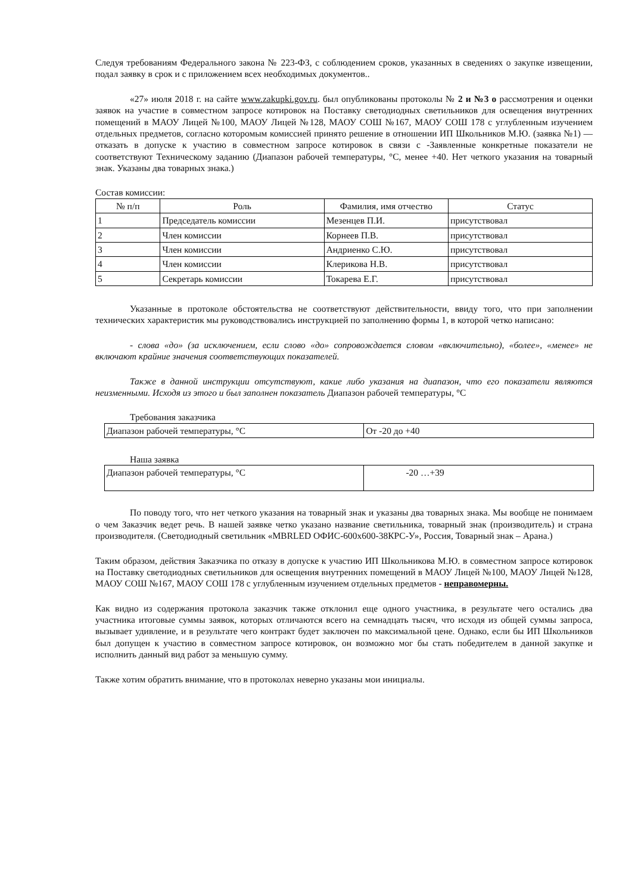Следуя требованиям Федерального закона № 223-ФЗ, с соблюдением сроков, указанных в сведениях о закупке извещении, подал заявку в срок и с приложением всех необходимых документов..
«27» июля 2018 г. на сайте www.zakupki.gov.ru. был опубликованы протоколы № 2 и №3 о рассмотрения и оценки заявок на участие в совместном запросе котировок на Поставку светодиодных светильников для освещения внутренних помещений в МАОУ Лицей №100, МАОУ Лицей №128, МАОУ СОШ №167, МАОУ СОШ 178 с углубленным изучением отдельных предметов, согласно которомым комиссией принято решение в отношении ИП Школьников М.Ю. (заявка №1) — отказать в допуске к участию в совместном запросе котировок в связи с -Заявленные конкретные показатели не соответствуют Техническому заданию (Диапазон рабочей температуры, °С, менее +40. Нет четкого указания на товарный знак. Указаны два товарных знака.)
Состав комиссии:
| № п/п | Роль | Фамилия, имя отчество | Статус |
| --- | --- | --- | --- |
| 1 | Председатель комиссии | Мезенцев П.И. | присутствовал |
| 2 | Член комиссии | Корнеев П.В. | присутствовал |
| 3 | Член комиссии | Андриенко С.Ю. | присутствовал |
| 4 | Член комиссии | Клерикова Н.В. | присутствовал |
| 5 | Секретарь комиссии | Токарева Е.Г. | присутствовал |
Указанные в протоколе обстоятельства не соответствуют действительности, ввиду того, что при заполнении технических характеристик мы руководствовались инструкцией по заполнению формы 1, в которой четко написано:
- слова «до» (за исключением, если слово «до» сопровождается словом «включительно), «более», «менее» не включают крайние значения соответствующих показателей.
Также в данной инструкции отсутствуют, какие либо указания на диапазон, что его показатели являются неизменными. Исходя из этого и был заполнен показатель Диапазон рабочей температуры, °С
Требования заказчика
| Диапазон рабочей температуры, °С | От -20 до +40 |
Наша заявка
| Диапазон рабочей температуры, °С | -20 …+39 |
По поводу того, что нет четкого указания на товарный знак и указаны два товарных знака. Мы вообще не понимаем о чем Заказчик ведет речь. В нашей заявке четко указано название светильника, товарный знак (производитель) и страна производителя. (Светодиодный светильник «MBRLED ОФИС-600х600-38КРС-У», Россия, Товарный знак – Арана.)
Таким образом, действия Заказчика по отказу в допуске к участию ИП Школьникова М.Ю. в совместном запросе котировок на Поставку светодиодных светильников для освещения внутренних помещений в МАОУ Лицей №100, МАОУ Лицей №128, МАОУ СОШ №167, МАОУ СОШ 178 с углубленным изучением отдельных предметов - неправомерны.
Как видно из содержания протокола заказчик также отклонил еще одного участника, в результате чего остались два участника итоговые суммы заявок, которых отличаются всего на семнадцать тысяч, что исходя из общей суммы запроса, вызывает удивление, и в результате чего контракт будет заключен по максимальной цене. Однако, если бы ИП Школьников был допущен к участию в совместном запросе котировок, он возможно мог бы стать победителем в данной закупке и исполнить данный вид работ за меньшую сумму.
Также хотим обратить внимание, что в протоколах неверно указаны мои инициалы.